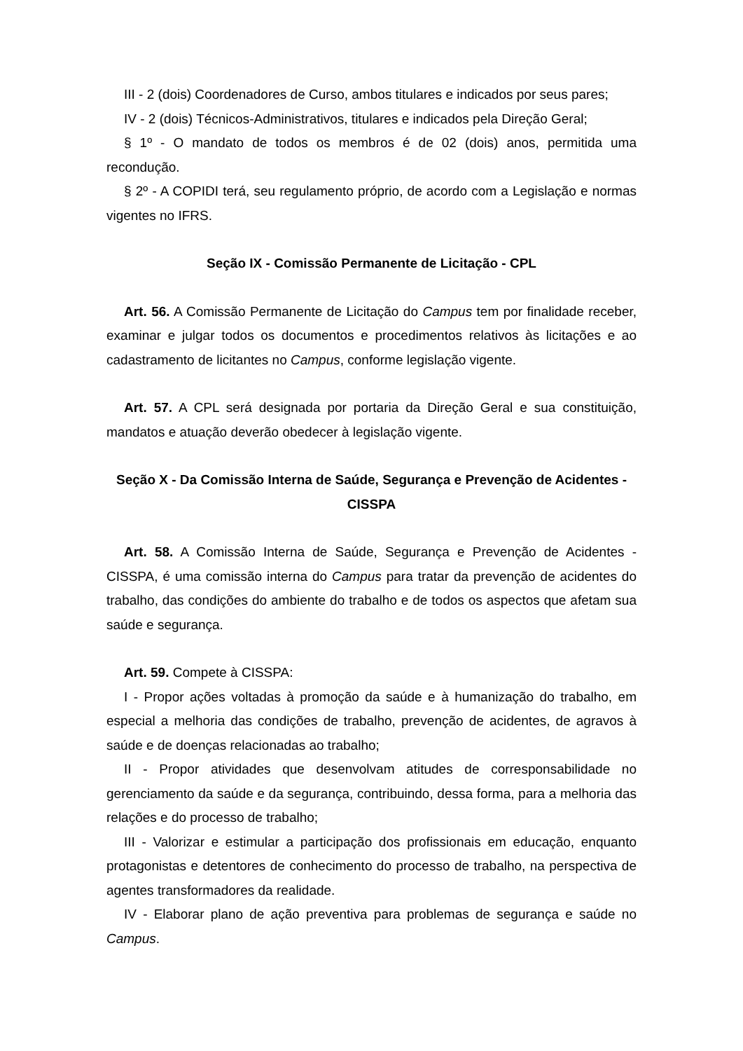III - 2 (dois) Coordenadores de Curso, ambos titulares e indicados por seus pares;
IV - 2 (dois) Técnicos-Administrativos, titulares e indicados pela Direção Geral;
§ 1º - O mandato de todos os membros é de 02 (dois) anos, permitida uma recondução.
§ 2º - A COPIDI terá, seu regulamento próprio, de acordo com a Legislação e normas vigentes no IFRS.
Seção IX - Comissão Permanente de Licitação - CPL
Art. 56. A Comissão Permanente de Licitação do Campus tem por finalidade receber, examinar e julgar todos os documentos e procedimentos relativos às licitações e ao cadastramento de licitantes no Campus, conforme legislação vigente.
Art. 57. A CPL será designada por portaria da Direção Geral e sua constituição, mandatos e atuação deverão obedecer à legislação vigente.
Seção X - Da Comissão Interna de Saúde, Segurança e Prevenção de Acidentes - CISSPA
Art. 58. A Comissão Interna de Saúde, Segurança e Prevenção de Acidentes - CISSPA, é uma comissão interna do Campus para tratar da prevenção de acidentes do trabalho, das condições do ambiente do trabalho e de todos os aspectos que afetam sua saúde e segurança.
Art. 59. Compete à CISSPA:
I - Propor ações voltadas à promoção da saúde e à humanização do trabalho, em especial a melhoria das condições de trabalho, prevenção de acidentes, de agravos à saúde e de doenças relacionadas ao trabalho;
II - Propor atividades que desenvolvam atitudes de corresponsabilidade no gerenciamento da saúde e da segurança, contribuindo, dessa forma, para a melhoria das relações e do processo de trabalho;
III - Valorizar e estimular a participação dos profissionais em educação, enquanto protagonistas e detentores de conhecimento do processo de trabalho, na perspectiva de agentes transformadores da realidade.
IV - Elaborar plano de ação preventiva para problemas de segurança e saúde no Campus.